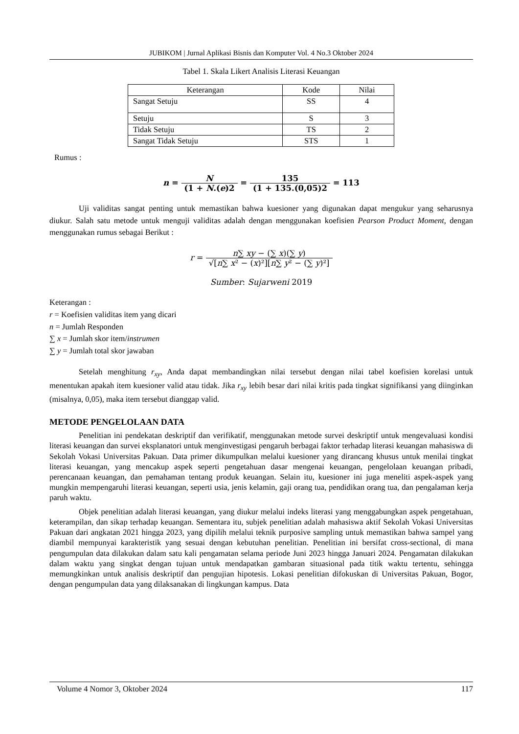JUBIKOM | Jurnal Aplikasi Bisnis dan Komputer Vol. 4 No.3 Oktober 2024
Tabel 1. Skala Likert Analisis Literasi Keuangan
| Keterangan | Kode | Nilai |
| --- | --- | --- |
| Sangat Setuju | SS | 4 |
| Setuju | S | 3 |
| Tidak Setuju | TS | 2 |
| Sangat Tidak Setuju | STS | 1 |
Rumus :
n = N (1 + N.(e)2 = 135 (1 + 135.(0,05)2 = 113
Uji validitas sangat penting untuk memastikan bahwa kuesioner yang digunakan dapat mengukur yang seharusnya diukur. Salah satu metode untuk menguji validitas adalah dengan menggunakan koefisien Pearson Product Moment, dengan menggunakan rumus sebagai Berikut :
r = n∑ xy − (∑ x)(∑ y) √[n∑ x² − (x)²][n∑ y² − (∑ y)²]
Sumber: Sujarweni 2019
Keterangan :
r = Koefisien validitas item yang dicari
n = Jumlah Responden
∑ x = Jumlah skor item/instrumen
∑ y = Jumlah total skor jawaban
Setelah menghitung r<sub>xy</sub>, Anda dapat membandingkan nilai tersebut dengan nilai tabel koefisien korelasi untuk menentukan apakah item kuesioner valid atau tidak. Jika r<sub>xy</sub> lebih besar dari nilai kritis pada tingkat signifikansi yang diinginkan (misalnya, 0,05), maka item tersebut dianggap valid.
METODE PENGELOLAAN DATA
Penelitian ini pendekatan deskriptif dan verifikatif, menggunakan metode survei deskriptif untuk mengevaluasi kondisi literasi keuangan dan survei eksplanatori untuk menginvestigasi pengaruh berbagai faktor terhadap literasi keuangan mahasiswa di Sekolah Vokasi Universitas Pakuan. Data primer dikumpulkan melalui kuesioner yang dirancang khusus untuk menilai tingkat literasi keuangan, yang mencakup aspek seperti pengetahuan dasar mengenai keuangan, pengelolaan keuangan pribadi, perencanaan keuangan, dan pemahaman tentang produk keuangan. Selain itu, kuesioner ini juga meneliti aspek-aspek yang mungkin mempengaruhi literasi keuangan, seperti usia, jenis kelamin, gaji orang tua, pendidikan orang tua, dan pengalaman kerja paruh waktu.
Objek penelitian adalah literasi keuangan, yang diukur melalui indeks literasi yang menggabungkan aspek pengetahuan, keterampilan, dan sikap terhadap keuangan. Sementara itu, subjek penelitian adalah mahasiswa aktif Sekolah Vokasi Universitas Pakuan dari angkatan 2021 hingga 2023, yang dipilih melalui teknik purposive sampling untuk memastikan bahwa sampel yang diambil mempunyai karakteristik yang sesuai dengan kebutuhan penelitian. Penelitian ini bersifat cross-sectional, di mana pengumpulan data dilakukan dalam satu kali pengamatan selama periode Juni 2023 hingga Januari 2024. Pengamatan dilakukan dalam waktu yang singkat dengan tujuan untuk mendapatkan gambaran situasional pada titik waktu tertentu, sehingga memungkinkan untuk analisis deskriptif dan pengujian hipotesis. Lokasi penelitian difokuskan di Universitas Pakuan, Bogor, dengan pengumpulan data yang dilaksanakan di lingkungan kampus. Data
Volume 4 Nomor 3, Oktober 2024 117